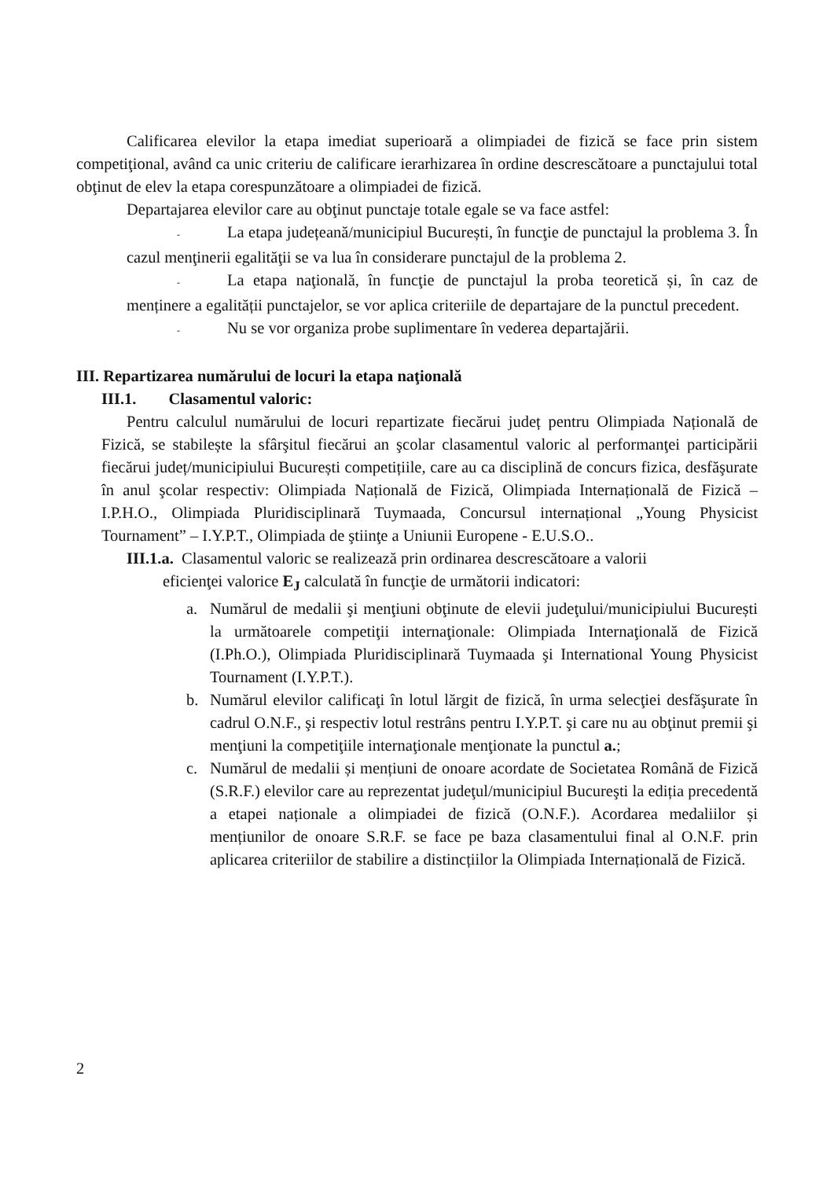Calificarea elevilor la etapa imediat superioară a olimpiadei de fizică se face prin sistem competiţional, având ca unic criteriu de calificare ierarhizarea în ordine descrescătoare a punctajului total obţinut de elev la etapa corespunzătoare a olimpiadei de fizică.
Departajarea elevilor care au obţinut punctaje totale egale se va face astfel:
- La etapa județeană/municipiul București, în funcţie de punctajul la problema 3. În cazul menţinerii egalităţii se va lua în considerare punctajul de la problema 2.
- La etapa naţională, în funcţie de punctajul la proba teoretică și, în caz de menținere a egalității punctajelor, se vor aplica criteriile de departajare de la punctul precedent.
- Nu se vor organiza probe suplimentare în vederea departajării.
III. Repartizarea numărului de locuri la etapa naţională
III.1. Clasamentul valoric:
Pentru calculul numărului de locuri repartizate fiecărui județ pentru Olimpiada Națională de Fizică, se stabilește la sfârşitul fiecărui an şcolar clasamentul valoric al performanţei participării fiecărui județ/municipiului București competițiile, care au ca disciplină de concurs fizica, desfăşurate în anul şcolar respectiv: Olimpiada Națională de Fizică, Olimpiada Internațională de Fizică – I.P.H.O., Olimpiada Pluridisciplinară Tuymaada, Concursul internațional „Young Physicist Tournament” – I.Y.P.T., Olimpiada de ştiinţe a Uniunii Europene - E.U.S.O..
III.1.a. Clasamentul valoric se realizează prin ordinarea descrescătoare a valorii
eficienţei valorice E<sub>J</sub> calculată în funcţie de următorii indicatori:
a. Numărul de medalii şi menţiuni obţinute de elevii judeţului/municipiului București la următoarele competiţii internaţionale: Olimpiada Internaţională de Fizică (I.Ph.O.), Olimpiada Pluridisciplinară Tuymaada şi International Young Physicist Tournament (I.Y.P.T.).
b. Numărul elevilor calificaţi în lotul lărgit de fizică, în urma selecţiei desfăşurate în cadrul O.N.F., şi respectiv lotul restrâns pentru I.Y.P.T. şi care nu au obţinut premii şi menţiuni la competiţiile internaţionale menţionate la punctul a.;
c. Numărul de medalii și mențiuni de onoare acordate de Societatea Română de Fizică (S.R.F.) elevilor care au reprezentat judeţul/municipiul Bucureşti la ediția precedentă a etapei naționale a olimpiadei de fizică (O.N.F.). Acordarea medaliilor și mențiunilor de onoare S.R.F. se face pe baza clasamentului final al O.N.F. prin aplicarea criteriilor de stabilire a distincțiilor la Olimpiada Internațională de Fizică.
2